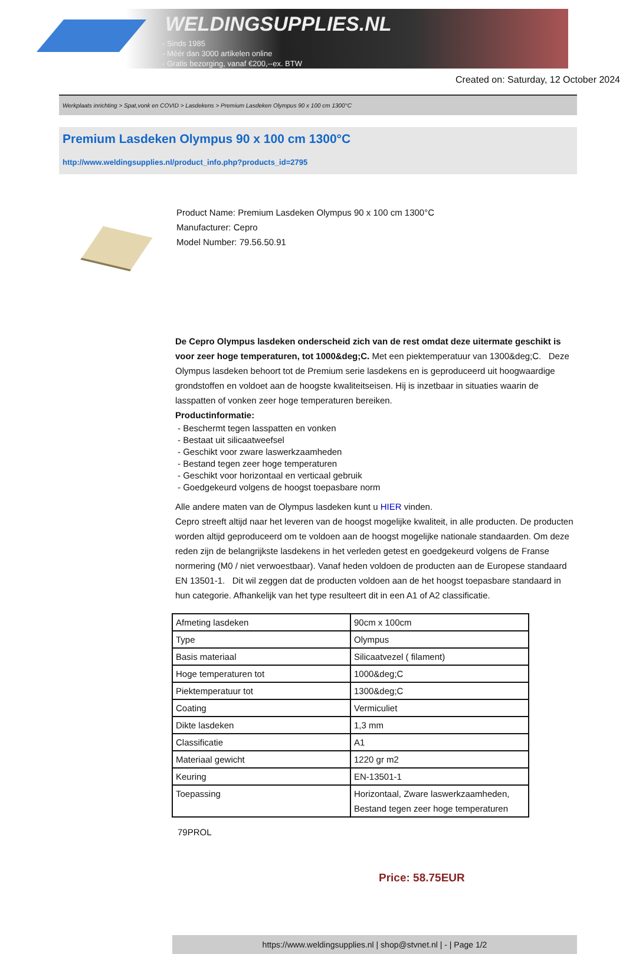WELDINGSUPPLIES.NL
- Sinds 1985
- Méér dan 3000 artikelen online
- Gratis bezorging, vanaf €200,--ex. BTW
Created on: Saturday, 12 October 2024
Werkplaats inrichting > Spat,vonk en COVID > Lasdekens > Premium Lasdeken Olympus 90 x 100 cm 1300°C
Premium Lasdeken Olympus 90 x 100 cm 1300°C
http://www.weldingsupplies.nl/product_info.php?products_id=2795
Product Name: Premium Lasdeken Olympus 90 x 100 cm 1300°C
Manufacturer: Cepro
Model Number: 79.56.50.91
De Cepro Olympus lasdeken onderscheid zich van de rest omdat deze uitermate geschikt is voor zeer hoge temperaturen, tot 1000&deg;C. Met een piektemperatuur van 1300&deg;C. Deze Olympus lasdeken behoort tot de Premium serie lasdekens en is geproduceerd uit hoogwaardige grondstoffen en voldoet aan de hoogste kwaliteitseisen. Hij is inzetbaar in situaties waarin de lasspatten of vonken zeer hoge temperaturen bereiken.
Productinformatie:
- Beschermt tegen lasspatten en vonken
- Bestaat uit silicaatweefsel
- Geschikt voor zware laswerkzaamheden
- Bestand tegen zeer hoge temperaturen
- Geschikt voor horizontaal en verticaal gebruik
- Goedgekeurd volgens de hoogst toepasbare norm
Alle andere maten van de Olympus lasdeken kunt u HIER vinden.
Cepro streeft altijd naar het leveren van de hoogst mogelijke kwaliteit, in alle producten. De producten worden altijd geproduceerd om te voldoen aan de hoogst mogelijke nationale standaarden. Om deze reden zijn de belangrijkste lasdekens in het verleden getest en goedgekeurd volgens de Franse normering (M0 / niet verwoestbaar). Vanaf heden voldoen de producten aan de Europese standaard EN 13501-1. Dit wil zeggen dat de producten voldoen aan de het hoogst toepasbare standaard in hun categorie. Afhankelijk van het type resulteert dit in een A1 of A2 classificatie.
| Afmeting lasdeken | 90cm x 100cm |
| Type | Olympus |
| Basis materiaal | Silicaatvezel ( filament) |
| Hoge temperaturen tot | 1000&deg;C |
| Piektemperatuur tot | 1300&deg;C |
| Coating | Vermiculiet |
| Dikte lasdeken | 1,3 mm |
| Classificatie | A1 |
| Materiaal gewicht | 1220 gr m2 |
| Keuring | EN-13501-1 |
| Toepassing | Horizontaal, Zware laswerkzaamheden, Bestand tegen zeer hoge temperaturen |
79PROL
Price: 58.75EUR
https://www.weldingsupplies.nl | shop@stvnet.nl | - | Page 1/2